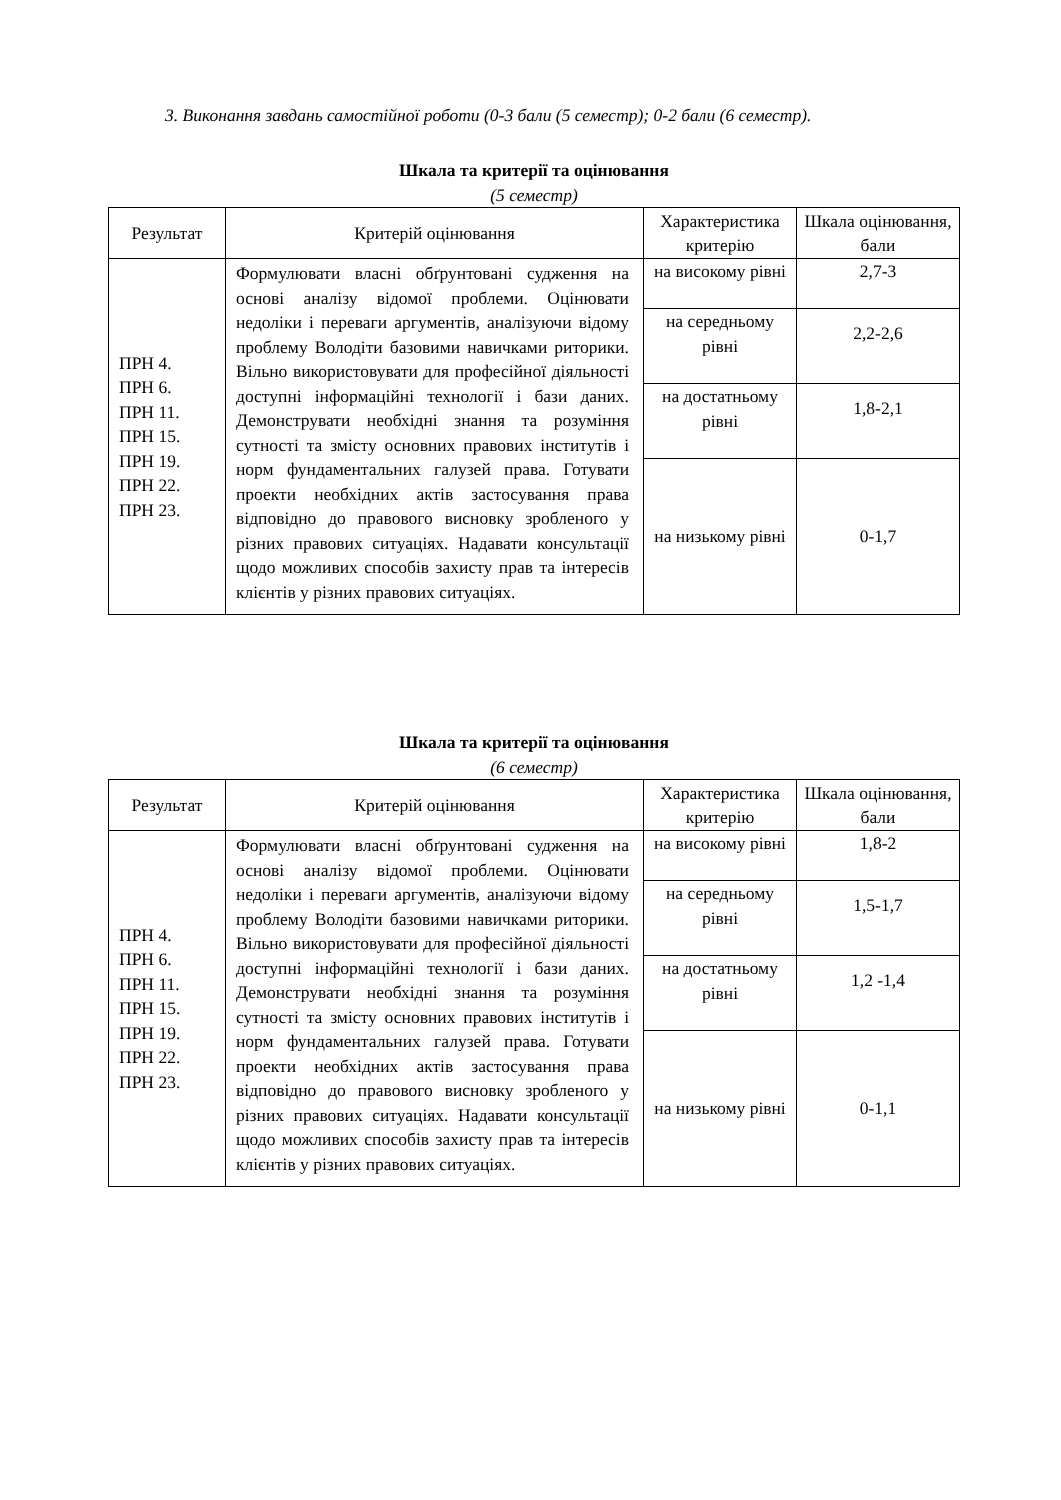3. Виконання завдань самостійної роботи (0-3 бали (5 семестр); 0-2 бали (6 семестр).
Шкала та критерії та оцінювання
(5 семестр)
| Результат | Критерій оцінювання | Характеристика критерію | Шкала оцінювання, бали |
| ПРН 4. ПРН 6. ПРН 11. ПРН 15. ПРН 19. ПРН 22. ПРН 23. | Формулювати власні обґрунтовані судження на основі аналізу відомої проблеми. Оцінювати недоліки і переваги аргументів, аналізуючи відому проблему Володіти базовими навичками риторики. Вільно використовувати для професійної діяльності доступні інформаційні технології і бази даних. Демонструвати необхідні знання та розуміння сутності та змісту основних правових інститутів і норм фундаментальних галузей права. Готувати проекти необхідних актів застосування права відповідно до правового висновку зробленого у різних правових ситуаціях. Надавати консультації щодо можливих способів захисту прав та інтересів клієнтів у різних правових ситуаціях. | на високому рівні | 2,7-3 |
| | | на середньому рівні | 2,2-2,6 |
| | | на достатньому рівні | 1,8-2,1 |
| | | на низькому рівні | 0-1,7 |
Шкала та критерії та оцінювання
(6 семестр)
| Результат | Критерій оцінювання | Характеристика критерію | Шкала оцінювання, бали |
| ПРН 4. ПРН 6. ПРН 11. ПРН 15. ПРН 19. ПРН 22. ПРН 23. | Формулювати власні обґрунтовані судження на основі аналізу відомої проблеми. Оцінювати недоліки і переваги аргументів, аналізуючи відому проблему Володіти базовими навичками риторики. Вільно використовувати для професійної діяльності доступні інформаційні технології і бази даних. Демонструвати необхідні знання та розуміння сутності та змісту основних правових інститутів і норм фундаментальних галузей права. Готувати проекти необхідних актів застосування права відповідно до правового висновку зробленого у різних правових ситуаціях. Надавати консультації щодо можливих способів захисту прав та інтересів клієнтів у різних правових ситуаціях. | на високому рівні | 1,8-2 |
| | | на середньому рівні | 1,5-1,7 |
| | | на достатньому рівні | 1,2 -1,4 |
| | | на низькому рівні | 0-1,1 |